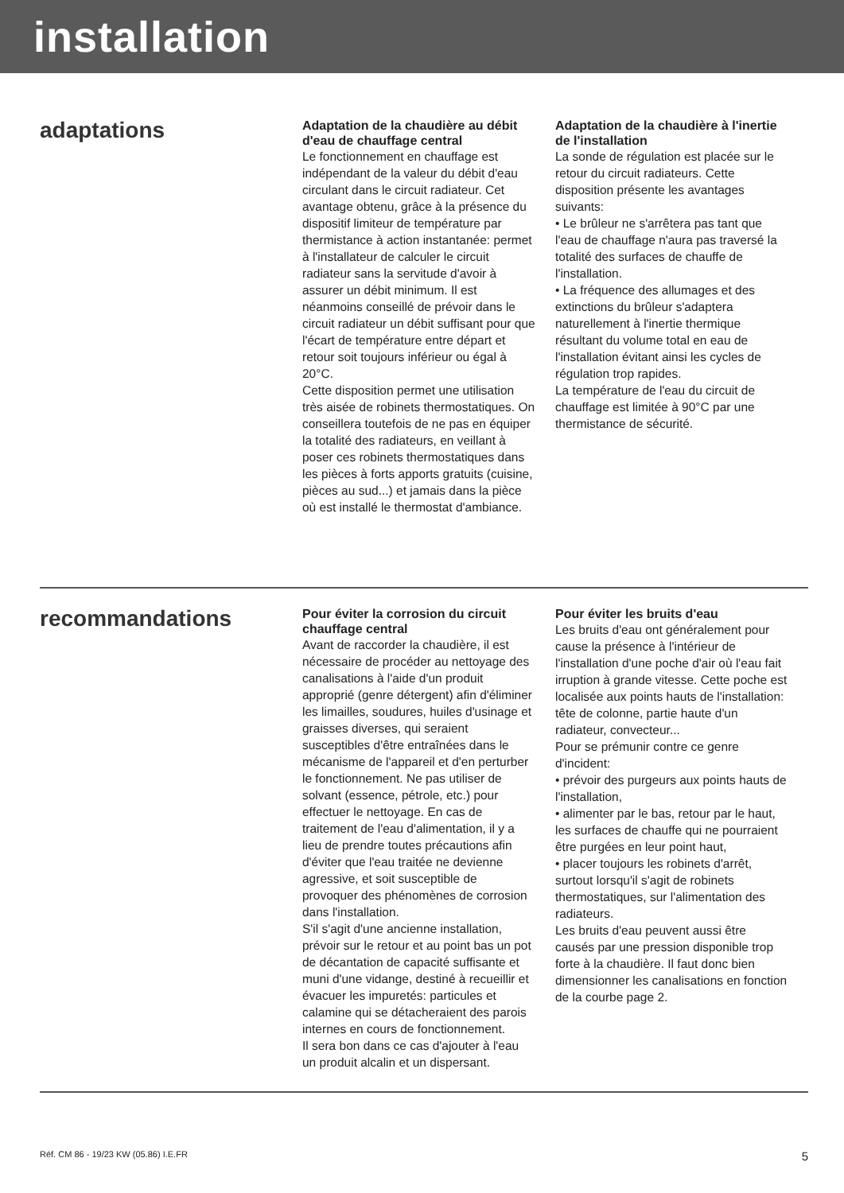installation
adaptations
Adaptation de la chaudière au débit d'eau de chauffage central
Le fonctionnement en chauffage est indépendant de la valeur du débit d'eau circulant dans le circuit radiateur. Cet avantage obtenu, grâce à la présence du dispositif limiteur de température par thermistance à action instantanée: permet à l'installateur de calculer le circuit radiateur sans la servitude d'avoir à assurer un débit minimum. Il est néanmoins conseillé de prévoir dans le circuit radiateur un débit suffisant pour que l'écart de température entre départ et retour soit toujours inférieur ou égal à 20°C.
Cette disposition permet une utilisation très aisée de robinets thermostatiques. On conseillera toutefois de ne pas en équiper la totalité des radiateurs, en veillant à poser ces robinets thermostatiques dans les pièces à forts apports gratuits (cuisine, pièces au sud...) et jamais dans la pièce où est installé le thermostat d'ambiance.
Adaptation de la chaudière à l'inertie de l'installation
La sonde de régulation est placée sur le retour du circuit radiateurs. Cette disposition présente les avantages suivants:
• Le brûleur ne s'arrêtera pas tant que l'eau de chauffage n'aura pas traversé la totalité des surfaces de chauffe de l'installation.
• La fréquence des allumages et des extinctions du brûleur s'adaptera naturellement à l'inertie thermique résultant du volume total en eau de l'installation évitant ainsi les cycles de régulation trop rapides.
La température de l'eau du circuit de chauffage est limitée à 90°C par une thermistance de sécurité.
recommandations
Pour éviter la corrosion du circuit chauffage central
Avant de raccorder la chaudière, il est nécessaire de procéder au nettoyage des canalisations à l'aide d'un produit approprié (genre détergent) afin d'éliminer les limailles, soudures, huiles d'usinage et graisses diverses, qui seraient susceptibles d'être entraînées dans le mécanisme de l'appareil et d'en perturber le fonctionnement. Ne pas utiliser de solvant (essence, pétrole, etc.) pour effectuer le nettoyage. En cas de traitement de l'eau d'alimentation, il y a lieu de prendre toutes précautions afin d'éviter que l'eau traitée ne devienne agressive, et soit susceptible de provoquer des phénomènes de corrosion dans l'installation.
S'il s'agit d'une ancienne installation, prévoir sur le retour et au point bas un pot de décantation de capacité suffisante et muni d'une vidange, destiné à recueillir et évacuer les impuretés: particules et calamine qui se détacheraient des parois internes en cours de fonctionnement.
Il sera bon dans ce cas d'ajouter à l'eau un produit alcalin et un dispersant.
Pour éviter les bruits d'eau
Les bruits d'eau ont généralement pour cause la présence à l'intérieur de l'installation d'une poche d'air où l'eau fait irruption à grande vitesse. Cette poche est localisée aux points hauts de l'installation: tête de colonne, partie haute d'un radiateur, convecteur...
Pour se prémunir contre ce genre d'incident:
• prévoir des purgeurs aux points hauts de l'installation,
• alimenter par le bas, retour par le haut, les surfaces de chauffe qui ne pourraient être purgées en leur point haut,
• placer toujours les robinets d'arrêt, surtout lorsqu'il s'agit de robinets thermostatiques, sur l'alimentation des radiateurs.
Les bruits d'eau peuvent aussi être causés par une pression disponible trop forte à la chaudière. Il faut donc bien dimensionner les canalisations en fonction de la courbe page 2.
Réf. CM 86 - 19/23 KW (05.86) I.E.FR 5